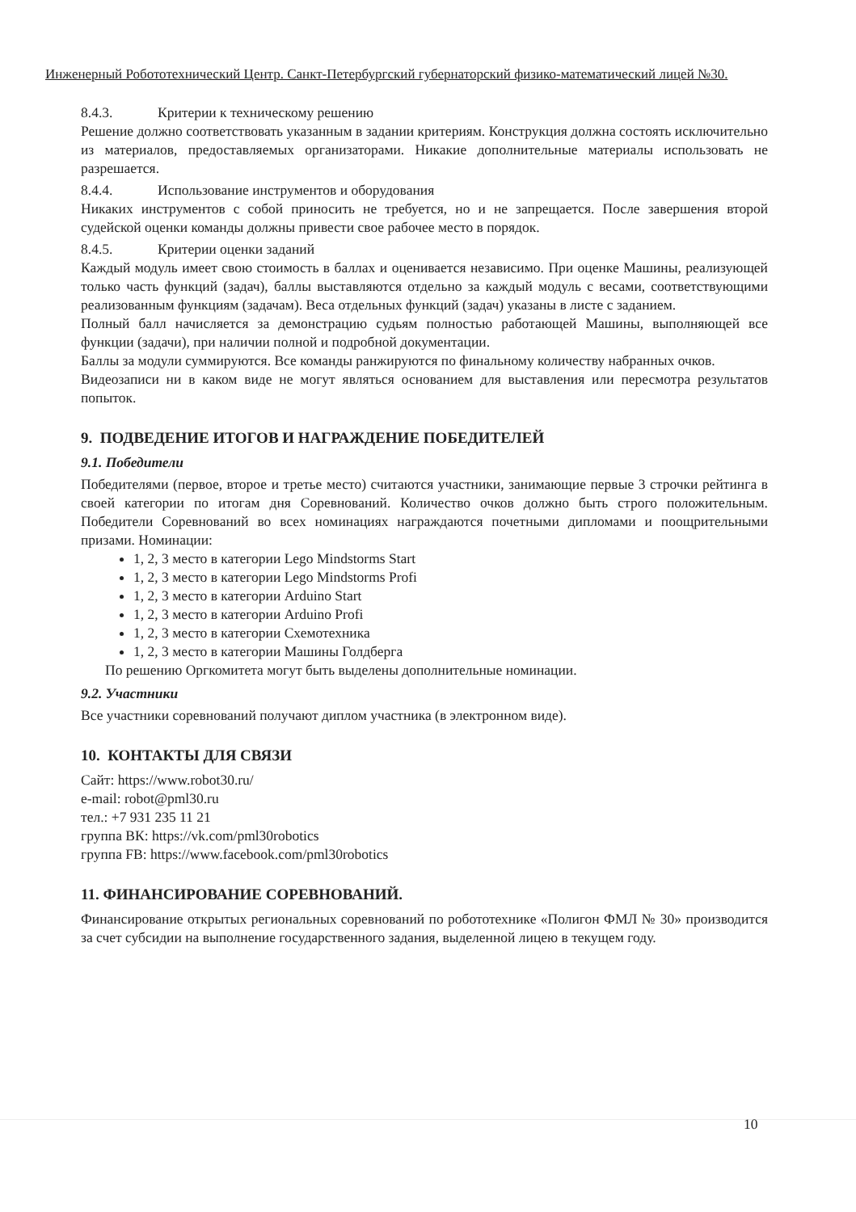Инженерный Робототехнический Центр. Санкт-Петербургский губернаторский физико-математический лицей №30.
8.4.3. Критерии к техническому решению
Решение должно соответствовать указанным в задании критериям. Конструкция должна состоять исключительно из материалов, предоставляемых организаторами. Никакие дополнительные материалы использовать не разрешается.
8.4.4. Использование инструментов и оборудования
Никаких инструментов с собой приносить не требуется, но и не запрещается. После завершения второй судейской оценки команды должны привести свое рабочее место в порядок.
8.4.5. Критерии оценки заданий
Каждый модуль имеет свою стоимость в баллах и оценивается независимо. При оценке Машины, реализующей только часть функций (задач), баллы выставляются отдельно за каждый модуль с весами, соответствующими реализованным функциям (задачам). Веса отдельных функций (задач) указаны в листе с заданием.
Полный балл начисляется за демонстрацию судьям полностью работающей Машины, выполняющей все функции (задачи), при наличии полной и подробной документации.
Баллы за модули суммируются. Все команды ранжируются по финальному количеству набранных очков.
Видеозаписи ни в каком виде не могут являться основанием для выставления или пересмотра результатов попыток.
9. ПОДВЕДЕНИЕ ИТОГОВ И НАГРАЖДЕНИЕ ПОБЕДИТЕЛЕЙ
9.1. Победители
Победителями (первое, второе и третье место) считаются участники, занимающие первые 3 строчки рейтинга в своей категории по итогам дня Соревнований. Количество очков должно быть строго положительным. Победители Соревнований во всех номинациях награждаются почетными дипломами и поощрительными призами. Номинации:
1, 2, 3 место в категории Lego Mindstorms Start
1, 2, 3 место в категории Lego Mindstorms Profi
1, 2, 3 место в категории Arduino Start
1, 2, 3 место в категории Arduino Profi
1, 2, 3 место в категории Схемотехника
1, 2, 3 место в категории Машины Голдберга
По решению Оргкомитета могут быть выделены дополнительные номинации.
9.2. Участники
Все участники соревнований получают диплом участника (в электронном виде).
10. КОНТАКТЫ ДЛЯ СВЯЗИ
Сайт: https://www.robot30.ru/
e-mail: robot@pml30.ru
тел.: +7 931 235 11 21
группа ВК: https://vk.com/pml30robotics
группа FB: https://www.facebook.com/pml30robotics
11. ФИНАНСИРОВАНИЕ СОРЕВНОВАНИЙ.
Финансирование открытых региональных соревнований по робототехнике «Полигон ФМЛ № 30» производится за счет субсидии на выполнение государственного задания, выделенной лицею в текущем году.
10